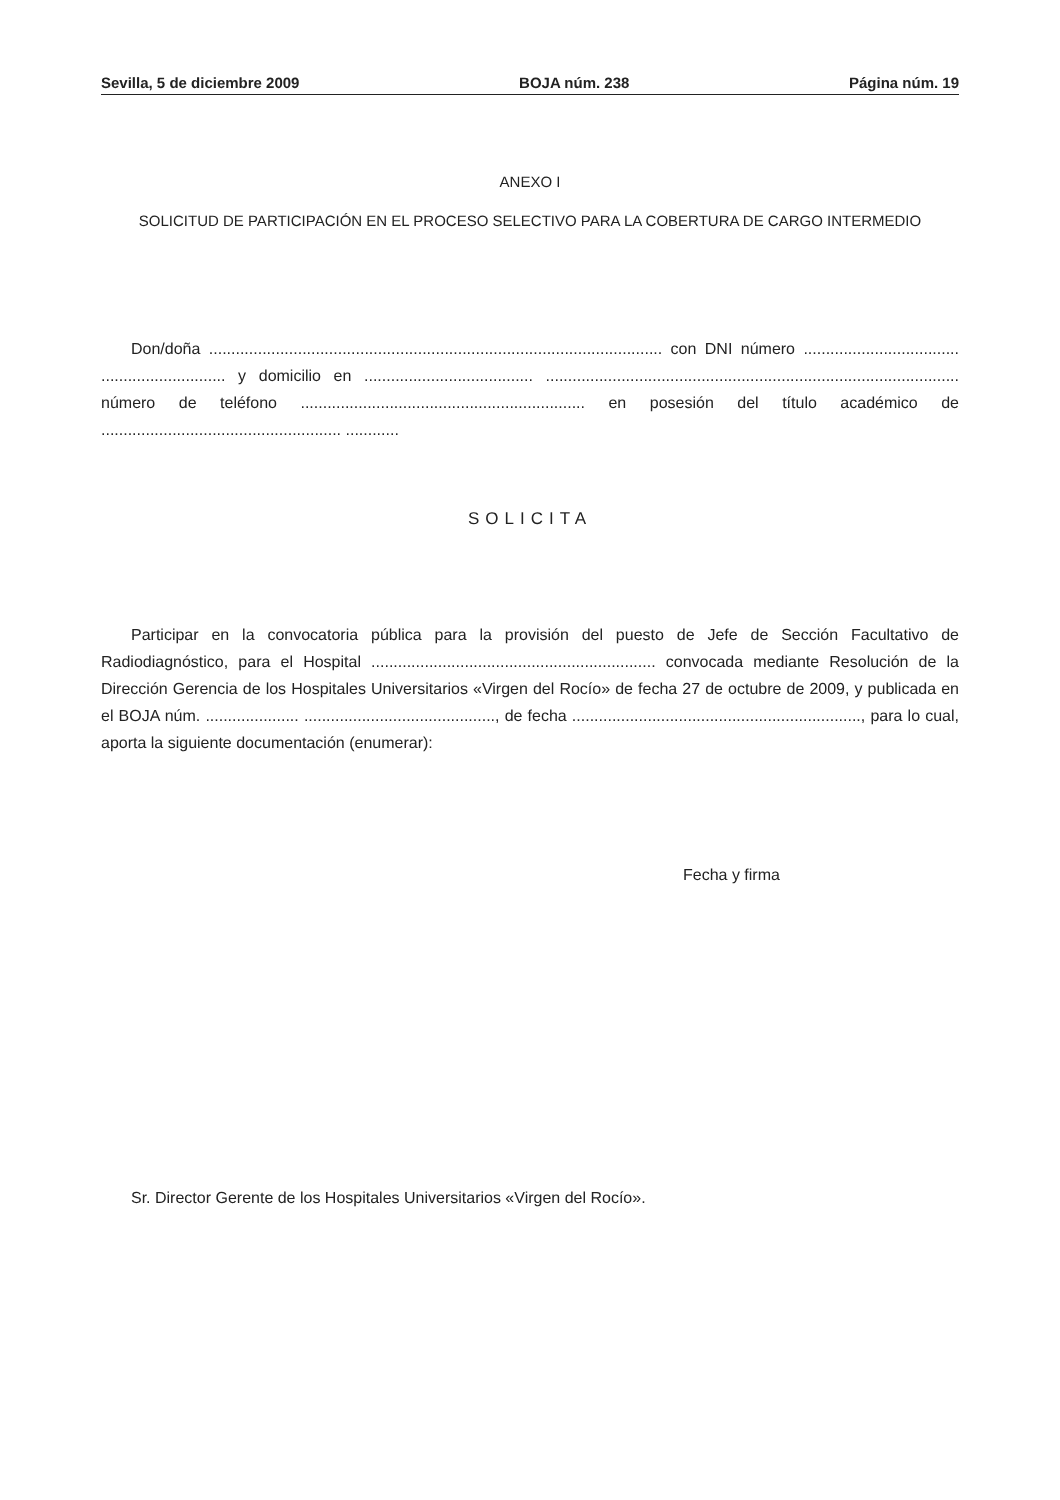Sevilla, 5 de diciembre 2009 BOJA núm. 238 Página núm. 19
ANEXO I
SOLICITUD DE PARTICIPACIÓN EN EL PROCESO SELECTIVO PARA LA COBERTURA DE CARGO INTERMEDIO
Don/doña ...................................................................................................... con DNI número ................................... ............................ y domicilio en ...................................... ............................................................................................. número de teléfono ................................................................ en posesión del título académico de ...................................................... ............
SOLICITA
Participar en la convocatoria pública para la provisión del puesto de Jefe de Sección Facultativo de Radiodiagnóstico, para el Hospital ................................................................ convocada mediante Resolución de la Dirección Gerencia de los Hospitales Universitarios «Virgen del Rocío» de fecha 27 de octubre de 2009, y publicada en el BOJA núm. ..................... ..........................................., de fecha ................................................................., para lo cual, aporta la siguiente documentación (enumerar):
Fecha y firma
Sr. Director Gerente de los Hospitales Universitarios «Virgen del Rocío».